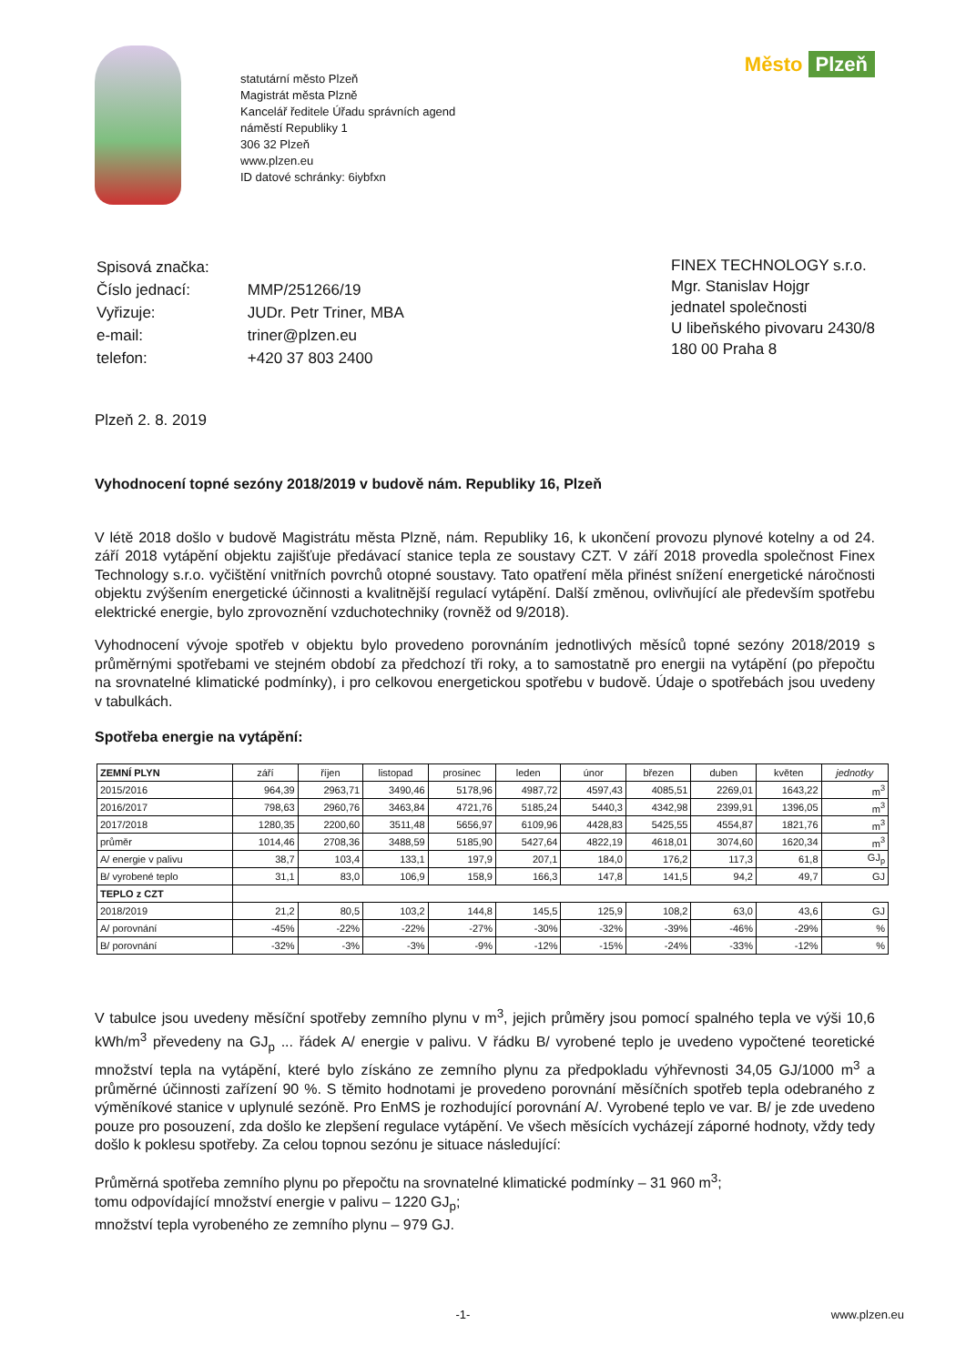statutární město Plzeň
Magistrát města Plzně
Kancelář ředitele Úřadu správních agend
náměstí Republiky 1
306 32 Plzeň
www.plzen.eu
ID datové schránky: 6iybfxn
Město Plzeň
| Spisová značka: | |
| Číslo jednací: | MMP/251266/19 |
| Vyřizuje: | JUDr. Petr Triner, MBA |
| e-mail: | triner@plzen.eu |
| telefon: | +420 37 803 2400 |
FINEX TECHNOLOGY s.r.o.
Mgr. Stanislav Hojgr
jednatel společnosti
U libeňského pivovaru 2430/8
180 00 Praha 8
Plzeň 2. 8. 2019
Vyhodnocení topné sezóny 2018/2019 v budově nám. Republiky 16, Plzeň
V létě 2018 došlo v budově Magistrátu města Plzně, nám. Republiky 16, k ukončení provozu plynové kotelny a od 24. září 2018 vytápění objektu zajišťuje předávací stanice tepla ze soustavy CZT. V září 2018 provedla společnost Finex Technology s.r.o. vyčištění vnitřních povrchů otopné soustavy. Tato opatření měla přinést snížení energetické náročnosti objektu zvýšením energetické účinnosti a kvalitnější regulací vytápění. Další změnou, ovlivňující ale především spotřebu elektrické energie, bylo zprovoznění vzduchotechniky (rovněž od 9/2018).
Vyhodnocení vývoje spotřeb v objektu bylo provedeno porovnáním jednotlivých měsíců topné sezóny 2018/2019 s průměrnými spotřebami ve stejném období za předchozí tři roky, a to samostatně pro energii na vytápění (po přepočtu na srovnatelné klimatické podmínky), i pro celkovou energetickou spotřebu v budově. Údaje o spotřebách jsou uvedeny v tabulkách.
Spotřeba energie na vytápění:
| ZEMNÍ PLYN | září | říjen | listopad | prosinec | leden | únor | březen | duben | květen | jednotky |
| --- | --- | --- | --- | --- | --- | --- | --- | --- | --- | --- |
| 2015/2016 | 964,39 | 2963,71 | 3490,46 | 5178,96 | 4987,72 | 4597,43 | 4085,51 | 2269,01 | 1643,22 | m<sup>3</sup> |
| 2016/2017 | 798,63 | 2960,76 | 3463,84 | 4721,76 | 5185,24 | 5440,3 | 4342,98 | 2399,91 | 1396,05 | m<sup>3</sup> |
| 2017/2018 | 1280,35 | 2200,60 | 3511,48 | 5656,97 | 6109,96 | 4428,83 | 5425,55 | 4554,87 | 1821,76 | m<sup>3</sup> |
| průměr | 1014,46 | 2708,36 | 3488,59 | 5185,90 | 5427,64 | 4822,19 | 4618,01 | 3074,60 | 1620,34 | m<sup>3</sup> |
| A/ energie v palivu | 38,7 | 103,4 | 133,1 | 197,9 | 207,1 | 184,0 | 176,2 | 117,3 | 61,8 | GJ<sub>p</sub> |
| B/ vyrobené teplo | 31,1 | 83,0 | 106,9 | 158,9 | 166,3 | 147,8 | 141,5 | 94,2 | 49,7 | GJ |
| TEPLO z CZT | | | | | | | | | | |
| 2018/2019 | 21,2 | 80,5 | 103,2 | 144,8 | 145,5 | 125,9 | 108,2 | 63,0 | 43,6 | GJ |
| A/ porovnání | -45% | -22% | -22% | -27% | -30% | -32% | -39% | -46% | -29% | % |
| B/ porovnání | -32% | -3% | -3% | -9% | -12% | -15% | -24% | -33% | -12% | % |
V tabulce jsou uvedeny měsíční spotřeby zemního plynu v m<sup>3</sup>, jejich průměry jsou pomocí spalného tepla ve výši 10,6 kWh/m<sup>3</sup> převedeny na GJ<sub>p</sub> ... řádek A/ energie v palivu. V řádku B/ vyrobené teplo je uvedeno vypočtené teoretické množství tepla na vytápění, které bylo získáno ze zemního plynu za předpokladu výhřevnosti 34,05 GJ/1000 m<sup>3</sup> a průměrné účinnosti zařízení 90 %. S těmito hodnotami je provedeno porovnání měsíčních spotřeb tepla odebraného z výměníkové stanice v uplynulé sezóně. Pro EnMS je rozhodující porovnání A/. Vyrobené teplo ve var. B/ je zde uvedeno pouze pro posouzení, zda došlo ke zlepšení regulace vytápění. Ve všech měsících vycházejí záporné hodnoty, vždy tedy došlo k poklesu spotřeby. Za celou topnou sezónu je situace následující:
Průměrná spotřeba zemního plynu po přepočtu na srovnatelné klimatické podmínky – 31 960 m<sup>3</sup>;
tomu odpovídající množství energie v palivu – 1220 GJ<sub>p</sub>;
množství tepla vyrobeného ze zemního plynu – 979 GJ.
-1- www.plzen.eu